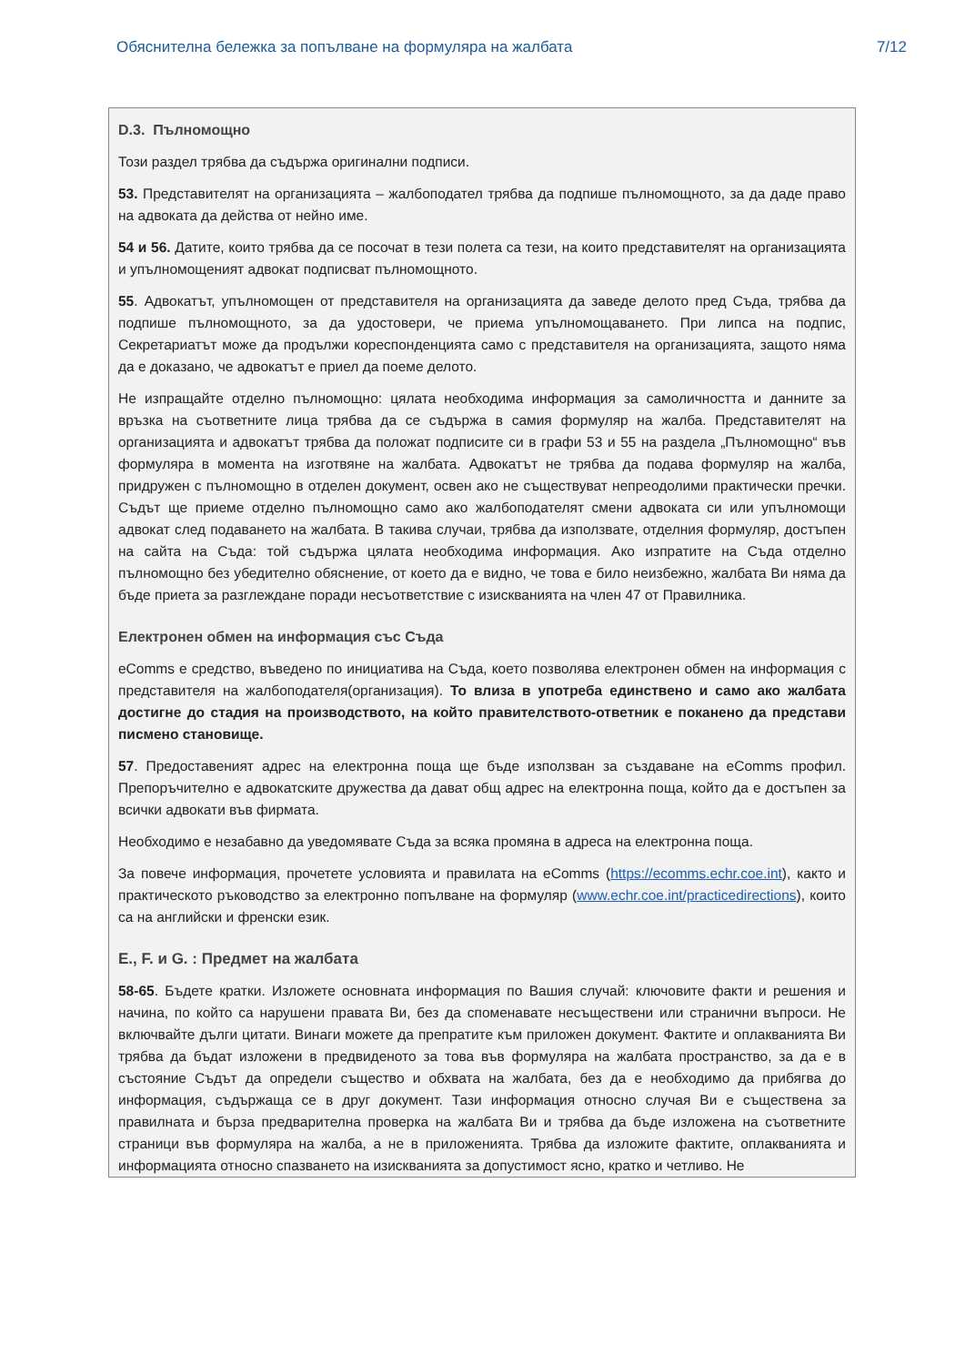Обяснителна бележка за попълване на формуляра на жалбата 7/12
D.3. Пълномощно
Този раздел трябва да съдържа оригинални подписи.
53. Представителят на организацията – жалбоподател трябва да подпише пълномощното, за да даде право на адвоката да действа от нейно име.
54 и 56. Датите, които трябва да се посочат в тези полета са тези, на които представителят на организацията и упълномощеният адвокат подписват пълномощното.
55. Адвокатът, упълномощен от представителя на организацията да заведе делото пред Съда, трябва да подпише пълномощното, за да удостовери, че приема упълномощаването. При липса на подпис, Секретариатът може да продължи кореспонденцията само с представителя на организацията, защото няма да е доказано, че адвокатът е приел да поеме делото.
Не изпращайте отделно пълномощно: цялата необходима информация за самоличността и данните за връзка на съответните лица трябва да се съдържа в самия формуляр на жалба. Представителят на организацията и адвокатът трябва да положат подписите си в графи 53 и 55 на раздела „Пълномощно“ във формуляра в момента на изготвяне на жалбата. Адвокатът не трябва да подава формуляр на жалба, придружен с пълномощно в отделен документ, освен ако не съществуват непреодолими практически пречки. Съдът ще приеме отделно пълномощно само ако жалбоподателят смени адвоката си или упълномощи адвокат след подаването на жалбата. В такива случаи, трябва да използвате, отделния формуляр, достъпен на сайта на Съда: той съдържа цялата необходима информация. Ако изпратите на Съда отделно пълномощно без убедително обяснение, от което да е видно, че това е било неизбежно, жалбата Ви няма да бъде приета за разглеждане поради несъответствие с изискванията на член 47 от Правилника.
Електронен обмен на информация със Съда
eComms е средство, въведено по инициатива на Съда, което позволява електронен обмен на информация с представителя на жалбоподателя(организация). То влиза в употреба единствено и само ако жалбата достигне до стадия на производството, на който правителството-ответник е поканено да представи писмено становище.
57. Предоставеният адрес на електронна поща ще бъде използван за създаване на eComms профил. Препоръчително е адвокатските дружества да дават общ адрес на електронна поща, който да е достъпен за всички адвокати във фирмата.
Необходимо е незабавно да уведомявате Съда за всяка промяна в адреса на електронна поща.
За повече информация, прочетете условията и правилата на eComms (https://ecomms.echr.coe.int), както и практическото ръководство за електронно попълване на формуляр (www.echr.coe.int/practicedirections), които са на английски и френски език.
E., F. и G. : Предмет на жалбата
58-65. Бъдете кратки. Изложете основната информация по Вашия случай: ключовите факти и решения и начина, по който са нарушени правата Ви, без да споменавате несъществени или странични въпроси. Не включвайте дълги цитати. Винаги можете да препратите към приложен документ. Фактите и оплакванията Ви трябва да бъдат изложени в предвиденото за това във формуляра на жалбата пространство, за да е в състояние Съдът да определи същество и обхвата на жалбата, без да е необходимо да прибягва до информация, съдържаща се в друг документ. Тази информация относно случая Ви е съществена за правилната и бърза предварителна проверка на жалбата Ви и трябва да бъде изложена на съответните страници във формуляра на жалба, а не в приложенията. Трябва да изложите фактите, оплакванията и информацията относно спазването на изискванията за допустимост ясно, кратко и четливо. Не